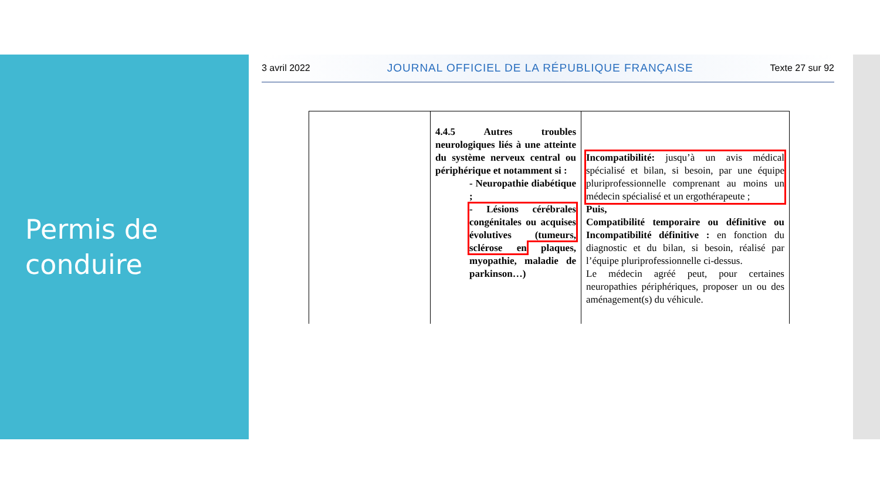Permis de conduire
3 avril 2022 JOURNAL OFFICIEL DE LA RÉPUBLIQUE FRANÇAISE Texte 27 sur 92
| | 4.4.5 Autres troubles neurologiques liés à une atteinte du système nerveux central ou périphérique et notamment si : - Neuropathie diabétique ; - Lésions cérébrales congénitales ou acquises évolutives (tumeurs, sclérose en plaques, myopathie, maladie de parkinson…) | Incompatibilité: jusqu’à un avis médical spécialisé et bilan, si besoin, par une équipe pluriprofessionnelle comprenant au moins un médecin spécialisé et un ergothérapeute ; Puis, Compatibilité temporaire ou définitive ou Incompatibilité définitive : en fonction du diagnostic et du bilan, si besoin, réalisé par l’équipe pluriprofessionnelle ci-dessus. Le médecin agréé peut, pour certaines neuropathies périphériques, proposer un ou des aménagement(s) du véhicule. |